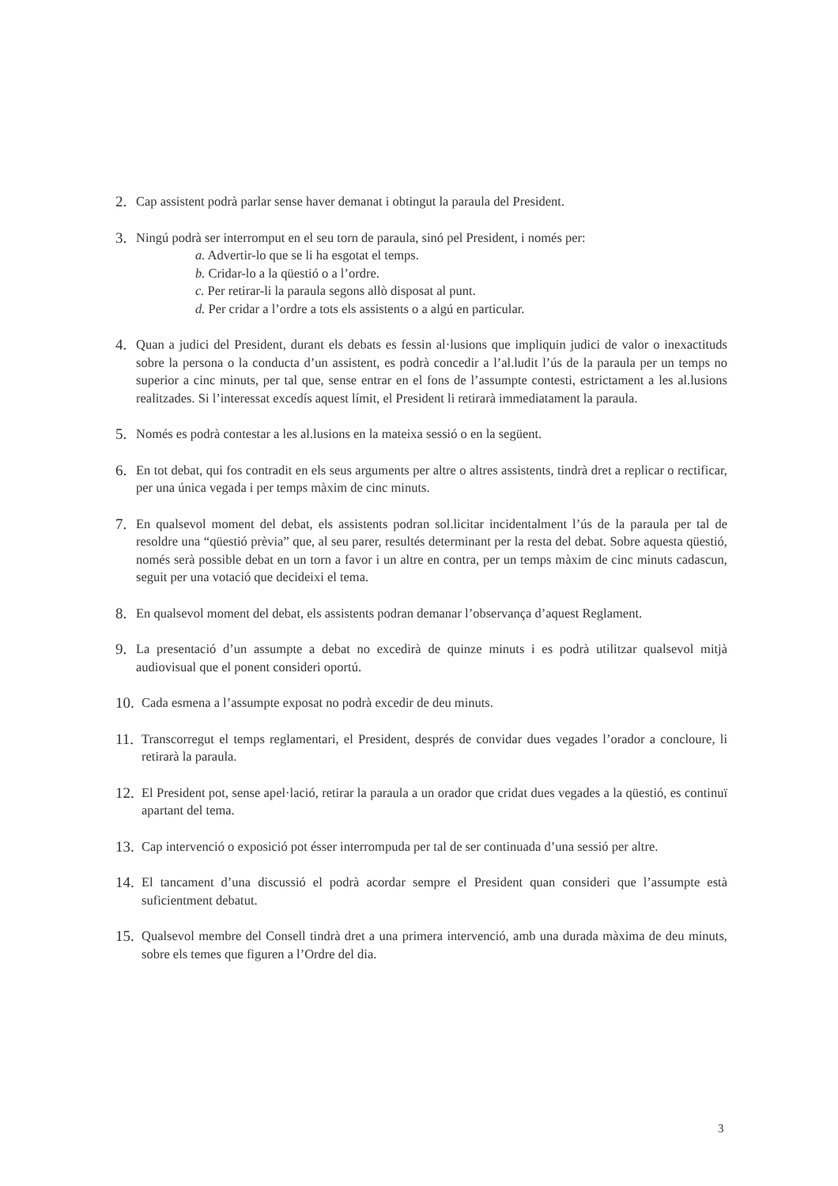2. Cap assistent podrà parlar sense haver demanat i obtingut la paraula del President.
3. Ningú podrà ser interromput en el seu torn de paraula, sinó pel President, i només per:
a. Advertir-lo que se li ha esgotat el temps.
b. Cridar-lo a la qüestió o a l’ordre.
c. Per retirar-li la paraula segons allò disposat al punt.
d. Per cridar a l’ordre a tots els assistents o a algú en particular.
4. Quan a judici del President, durant els debats es fessin al·lusions que impliquin judici de valor o inexactituds sobre la persona o la conducta d’un assistent, es podrà concedir a l’al.ludit l’ús de la paraula per un temps no superior a cinc minuts, per tal que, sense entrar en el fons de l’assumpte contesti, estrictament a les al.lusions realitzades. Si l’interessat excedís aquest límit, el President li retirarà immediatament la paraula.
5. Només es podrà contestar a les al.lusions en la mateixa sessió o en la següent.
6. En tot debat, qui fos contradit en els seus arguments per altre o altres assistents, tindrà dret a replicar o rectificar, per una única vegada i per temps màxim de cinc minuts.
7. En qualsevol moment del debat, els assistents podran sol.licitar incidentalment l’ús de la paraula per tal de resoldre una “qüestió prèvia” que, al seu parer, resultés determinant per la resta del debat. Sobre aquesta qüestió, només serà possible debat en un torn a favor i un altre en contra, per un temps màxim de cinc minuts cadascun, seguit per una votació que decideixi el tema.
8. En qualsevol moment del debat, els assistents podran demanar l’observança d’aquest Reglament.
9. La presentació d’un assumpte a debat no excedirà de quinze minuts i es podrà utilitzar qualsevol mitjà audiovisual que el ponent consideri oportú.
10. Cada esmena a l’assumpte exposat no podrà excedir de deu minuts.
11. Transcorregut el temps reglamentari, el President, després de convidar dues vegades l’orador a concloure, li retirarà la paraula.
12. El President pot, sense apel·lació, retirar la paraula a un orador que cridat dues vegades a la qüestió, es continuï apartant del tema.
13. Cap intervenció o exposició pot ésser interrompuda per tal de ser continuada d’una sessió per altre.
14. El tancament d’una discussió el podrà acordar sempre el President quan consideri que l’assumpte està suficientment debatut.
15. Qualsevol membre del Consell tindrà dret a una primera intervenció, amb una durada màxima de deu minuts, sobre els temes que figuren a l’Ordre del dia.
3